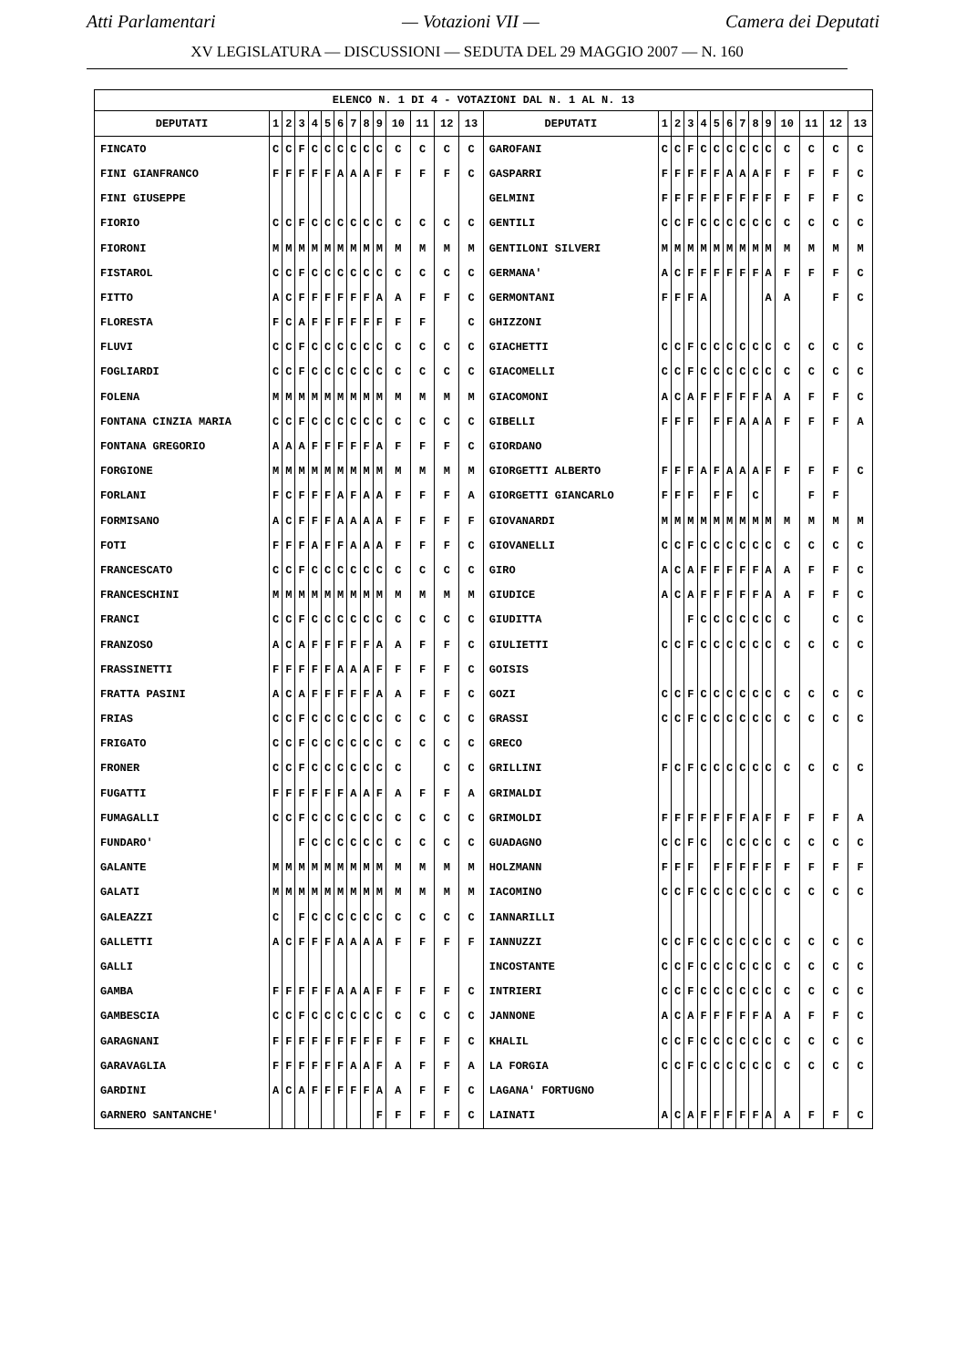Atti Parlamentari — Votazioni VII — Camera dei Deputati
XV LEGISLATURA — DISCUSSIONI — SEDUTA DEL 29 MAGGIO 2007 — N. 160
| ELENCO N. 1 DI 4 - VOTAZIONI DAL N. 1 AL N. 13 | | | | | | | | | | | | | | | | | | | | | | | | | | | |
| --- | --- | --- | --- | --- | --- | --- | --- | --- | --- | --- | --- | --- | --- | --- | --- | --- | --- | --- | --- | --- | --- | --- | --- | --- | --- | --- | --- |
| DEPUTATI | 1 | 2 | 3 | 4 | 5 | 6 | 7 | 8 | 9 | 10 | 11 | 12 | 13 | DEPUTATI | 1 | 2 | 3 | 4 | 5 | 6 | 7 | 8 | 9 | 10 | 11 | 12 | 13 |
| FINCATO | C | C | F | C | C | C | C | C | C | C | C | C | C | GAROFANI | C | C | F | C | C | C | C | C | C | C | C | C | C |
| FINI GIANFRANCO | F | F | F | F | F | A | A | A | F | F | F | F | C | GASPARRI | F | F | F | F | F | A | A | A | F | F | F | F | C |
| FINI GIUSEPPE | | | | | | | | | | | | | | GELMINI | F | F | F | F | F | F | F | F | F | F | F | F | C |
| FIORIO | C | C | F | C | C | C | C | C | C | C | C | C | C | GENTILI | C | C | F | C | C | C | C | C | C | C | C | C | C |
| FIORONI | M | M | M | M | M | M | M | M | M | M | M | M | M | GENTILONI SILVERI | M | M | M | M | M | M | M | M | M | M | M | M | M |
| FISTAROL | C | C | F | C | C | C | C | C | C | C | C | C | C | GERMANA' | A | C | F | F | F | F | F | F | A | F | F | F | C |
| FITTO | A | C | F | F | F | F | F | F | A | A | F | F | C | GERMONTANI | F | F | F | A | | | | | A | A | | F | C |
| FLORESTA | F | C | A | F | F | F | F | F | F | F | F | | C | GHIZZONI | | | | | | | | | | | | | |
| FLUVI | C | C | F | C | C | C | C | C | C | C | C | C | C | GIACHETTI | C | C | F | C | C | C | C | C | C | C | C | C | C |
| FOGLIARDI | C | C | F | C | C | C | C | C | C | C | C | C | C | GIACOMELLI | C | C | F | C | C | C | C | C | C | C | C | C | C |
| FOLENA | M | M | M | M | M | M | M | M | M | M | M | M | M | GIACOMONI | A | C | A | F | F | F | F | F | A | A | F | F | C |
| FONTANA CINZIA MARIA | C | C | F | C | C | C | C | C | C | C | C | C | C | GIBELLI | F | F | F | | F | F | A | A | A | F | F | F | A |
| FONTANA GREGORIO | A | A | A | F | F | F | F | F | A | F | F | F | C | GIORDANO | | | | | | | | | | | | | |
| FORGIONE | M | M | M | M | M | M | M | M | M | M | M | M | M | GIORGETTI ALBERTO | F | F | F | A | F | A | A | A | F | F | F | F | C |
| FORLANI | F | C | F | F | F | A | F | A | A | F | F | F | A | GIORGETTI GIANCARLO | F | F | F | | F | F | | C | | | F | F | |
| FORMISANO | A | C | F | F | F | A | A | A | A | F | F | F | F | GIOVANARDI | M | M | M | M | M | M | M | M | M | M | M | M | M |
| FOTI | F | F | F | A | F | F | A | A | A | F | F | F | C | GIOVANELLI | C | C | F | C | C | C | C | C | C | C | C | C | C |
| FRANCESCATO | C | C | F | C | C | C | C | C | C | C | C | C | C | GIRO | A | C | A | F | F | F | F | F | A | A | F | F | C |
| FRANCESCHINI | M | M | M | M | M | M | M | M | M | M | M | M | M | GIUDICE | A | C | A | F | F | F | F | F | A | A | F | F | C |
| FRANCI | C | C | F | C | C | C | C | C | C | C | C | C | C | GIUDITTA | | | F | C | C | C | C | C | C | C | | C | C |
| FRANZOSO | A | C | A | F | F | F | F | F | A | A | F | F | C | GIULIETTI | C | C | F | C | C | C | C | C | C | C | C | C | C |
| FRASSINETTI | F | F | F | F | F | A | A | A | F | F | F | F | C | GOISIS | | | | | | | | | | | | | |
| FRATTA PASINI | A | C | A | F | F | F | F | F | A | A | F | F | C | GOZI | C | C | F | C | C | C | C | C | C | C | C | C | C |
| FRIAS | C | C | F | C | C | C | C | C | C | C | C | C | C | GRASSI | C | C | F | C | C | C | C | C | C | C | C | C | C |
| FRIGATO | C | C | F | C | C | C | C | C | C | C | C | C | C | GRECO | | | | | | | | | | | | | |
| FRONER | C | C | F | C | C | C | C | C | C | C | | C | C | GRILLINI | F | C | F | C | C | C | C | C | C | C | C | C | C |
| FUGATTI | F | F | F | F | F | F | A | A | F | A | F | F | A | GRIMALDI | | | | | | | | | | | | | |
| FUMAGALLI | C | C | F | C | C | C | C | C | C | C | C | C | C | GRIMOLDI | F | F | F | F | F | F | F | A | F | F | F | F | A |
| FUNDARO' | | | F | C | C | C | C | C | C | C | C | C | C | GUADAGNO | C | C | F | C | | C | C | C | C | C | C | C | C |
| GALANTE | M | M | M | M | M | M | M | M | M | M | M | M | M | HOLZMANN | F | F | F | | F | F | F | F | F | F | F | F | F |
| GALATI | M | M | M | M | M | M | M | M | M | M | M | M | M | IACOMINO | C | C | F | C | C | C | C | C | C | C | C | C | C |
| GALEAZZI | C | | F | C | C | C | C | C | C | C | C | C | C | IANNARILLI | | | | | | | | | | | | | |
| GALLETTI | A | C | F | F | F | A | A | A | A | F | F | F | F | IANNUZZI | C | C | F | C | C | C | C | C | C | C | C | C | C |
| GALLI | | | | | | | | | | | | | | INCOSTANTE | C | C | F | C | C | C | C | C | C | C | C | C | C |
| GAMBA | F | F | F | F | F | A | A | A | F | F | F | F | C | INTRIERI | C | C | F | C | C | C | C | C | C | C | C | C | C |
| GAMBESCIA | C | C | F | C | C | C | C | C | C | C | C | C | C | JANNONE | A | C | A | F | F | F | F | F | A | A | F | F | C |
| GARAGNANI | F | F | F | F | F | F | F | F | F | F | F | F | C | KHALIL | C | C | F | C | C | C | C | C | C | C | C | C | C |
| GARAVAGLIA | F | F | F | F | F | F | A | A | F | A | F | F | A | LA FORGIA | C | C | F | C | C | C | C | C | C | C | C | C | C |
| GARDINI | A | C | A | F | F | F | F | F | A | A | F | F | C | LAGANA' FORTUGNO | | | | | | | | | | | | | |
| GARNERO SANTANCHE' | | | | | | | | | F | F | F | F | C | LAINATI | A | C | A | F | F | F | F | F | A | A | F | F | C |